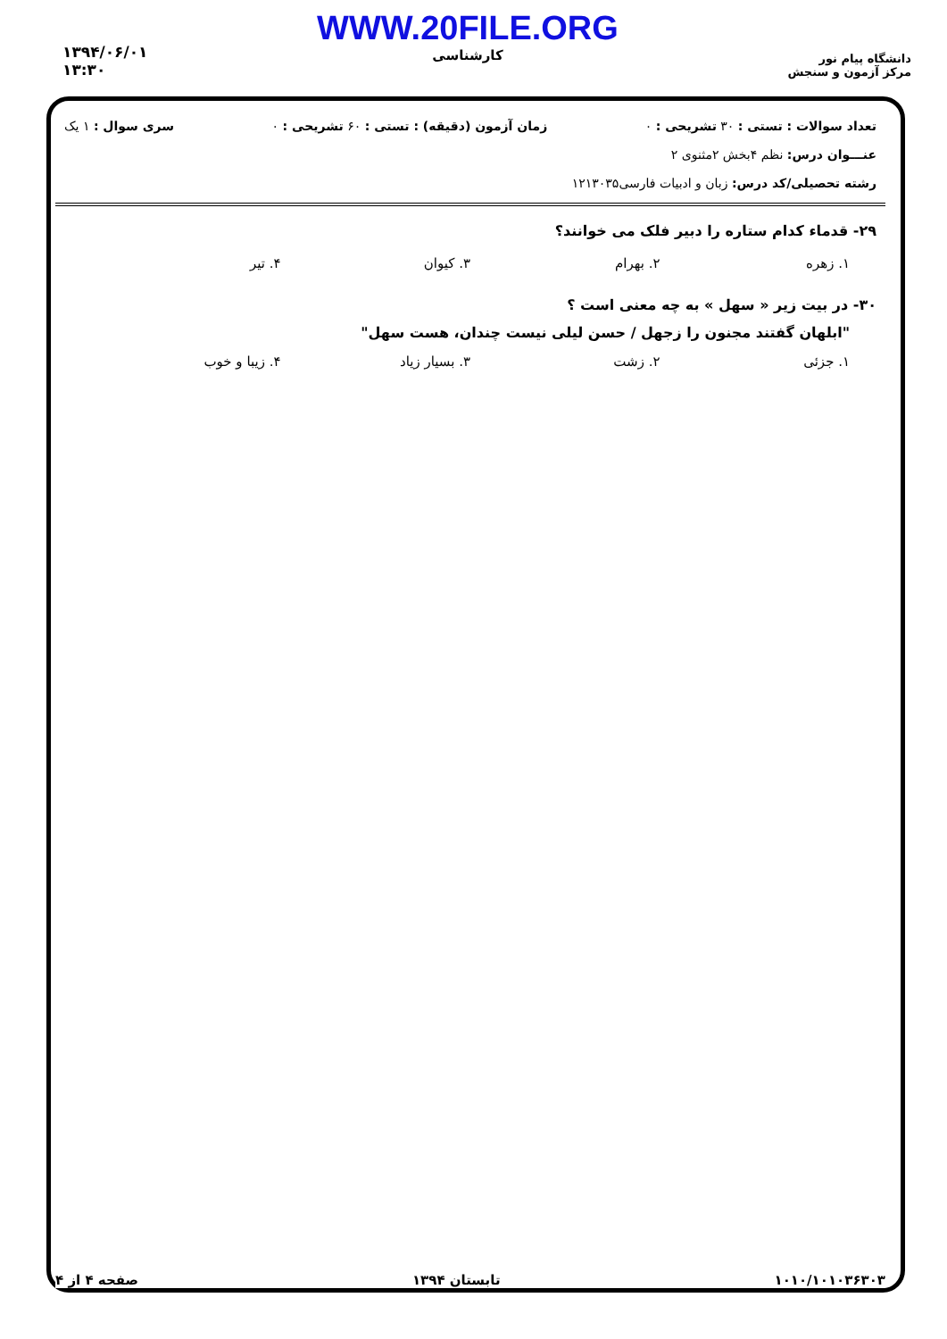دانشگاه پیام نور
مرکز آزمون و سنجش
WWW.20FILE.ORG
کارشناسی
۱۳۹۴/۰۶/۰۱
۱۳:۳۰
تعداد سوالات : تستی : ۳۰ تشریحی : ۰ زمان آزمون (دقیقه) : تستی : ۶۰ تشریحی : ۰ سری سوال : ۱ یک
عنـــوان درس: نظم ۴بخش ۲مثنوی ۲
رشته تحصیلی/کد درس: زبان و ادبیات فارسی۱۲۱۳۰۳۵
۲۹- قدماء کدام ستاره را دبیر فلک می خوانند؟
۱. زهره ۲. بهرام ۳. کیوان ۴. تیر
۳۰- در بیت زیر « سهل » به چه معنی است ؟
"ابلهان گفتند مجنون را زجهل / حسن لیلی نیست چندان، هست سهل"
۱. جزئی ۲. زشت ۳. بسیار زیاد ۴. زیبا و خوب
۱۰۱۰/۱۰۱۰۳۶۳۰۳ تابستان ۱۳۹۴ صفحه ۴ از ۴